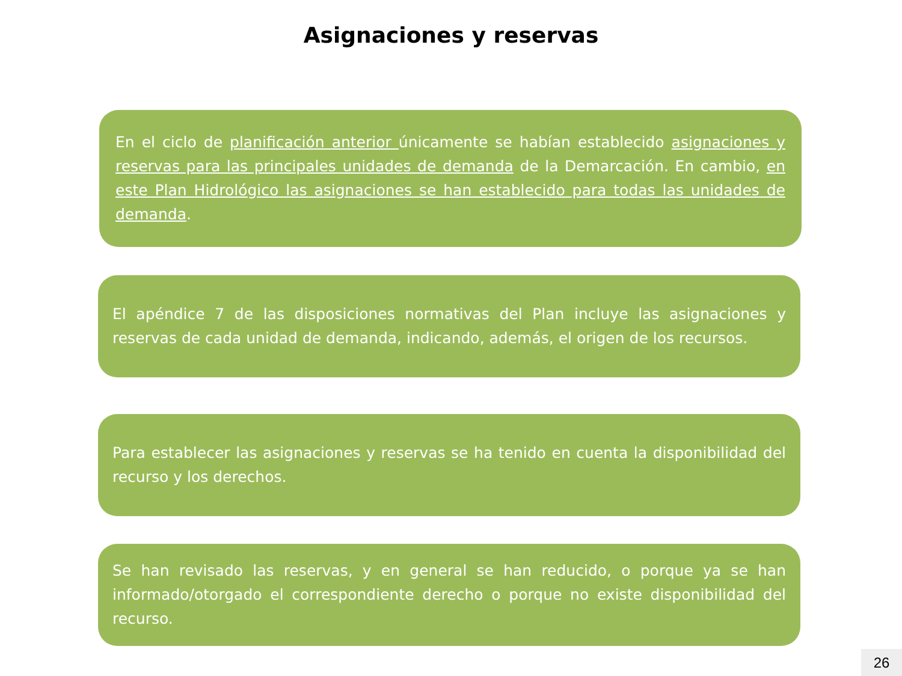Asignaciones y reservas
En el ciclo de planificación anterior únicamente se habían establecido asignaciones y reservas para las principales unidades de demanda de la Demarcación. En cambio, en este Plan Hidrológico las asignaciones se han establecido para todas las unidades de demanda.
El apéndice 7 de las disposiciones normativas del Plan incluye las asignaciones y reservas de cada unidad de demanda, indicando, además, el origen de los recursos.
Para establecer las asignaciones y reservas se ha tenido en cuenta la disponibilidad del recurso y los derechos.
Se han revisado las reservas, y en general se han reducido, o porque ya se han informado/otorgado el correspondiente derecho o porque no existe disponibilidad del recurso.
26